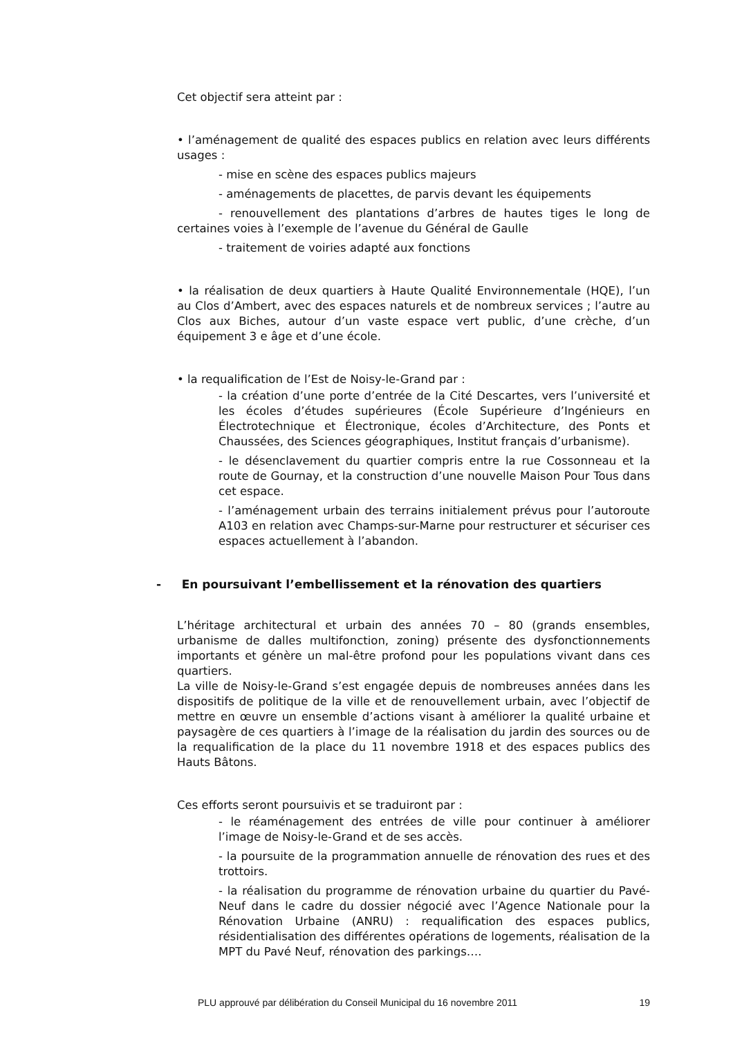Cet objectif sera atteint par :
• l’aménagement de qualité des espaces publics en relation avec leurs différents usages :
- mise en scène des espaces publics majeurs
- aménagements de placettes, de parvis devant les équipements
- renouvellement des plantations d’arbres de hautes tiges le long de certaines voies à l’exemple de l’avenue du Général de Gaulle
- traitement de voiries adapté aux fonctions
• la réalisation de deux quartiers à Haute Qualité Environnementale (HQE), l’un au Clos d’Ambert, avec des espaces naturels et de nombreux services ; l’autre au Clos aux Biches, autour d’un vaste espace vert public, d’une crèche, d’un équipement 3 e âge et d’une école.
• la requalification de l’Est de Noisy-le-Grand par :
- la création d’une porte d’entrée de la Cité Descartes, vers l’université et les écoles d’études supérieures (École Supérieure d’Ingénieurs en Électrotechnique et Électronique, écoles d’Architecture, des Ponts et Chaussées, des Sciences géographiques, Institut français d’urbanisme).
- le désenclavement du quartier compris entre la rue Cossonneau et la route de Gournay, et la construction d’une nouvelle Maison Pour Tous dans cet espace.
- l’aménagement urbain des terrains initialement prévus pour l’autoroute A103 en relation avec Champs-sur-Marne pour restructurer et sécuriser ces espaces actuellement à l’abandon.
- En poursuivant l’embellissement et la rénovation des quartiers
L’héritage architectural et urbain des années 70 – 80 (grands ensembles, urbanisme de dalles multifonction, zoning) présente des dysfonctionnements importants et génère un mal-être profond pour les populations vivant dans ces quartiers.
La ville de Noisy-le-Grand s’est engagée depuis de nombreuses années dans les dispositifs de politique de la ville et de renouvellement urbain, avec l’objectif de mettre en œuvre un ensemble d’actions visant à améliorer la qualité urbaine et paysagère de ces quartiers à l’image de la réalisation du jardin des sources ou de la requalification de la place du 11 novembre 1918 et des espaces publics des Hauts Bâtons.
Ces efforts seront poursuivis et se traduiront par :
- le réaménagement des entrées de ville pour continuer à améliorer l’image de Noisy-le-Grand et de ses accès.
- la poursuite de la programmation annuelle de rénovation des rues et des trottoirs.
- la réalisation du programme de rénovation urbaine du quartier du Pavé-Neuf dans le cadre du dossier négocié avec l’Agence Nationale pour la Rénovation Urbaine (ANRU) : requalification des espaces publics, résidentialisation des différentes opérations de logements, réalisation de la MPT du Pavé Neuf, rénovation des parkings….
PLU approuvé par délibération du Conseil Municipal du 16 novembre 2011 19